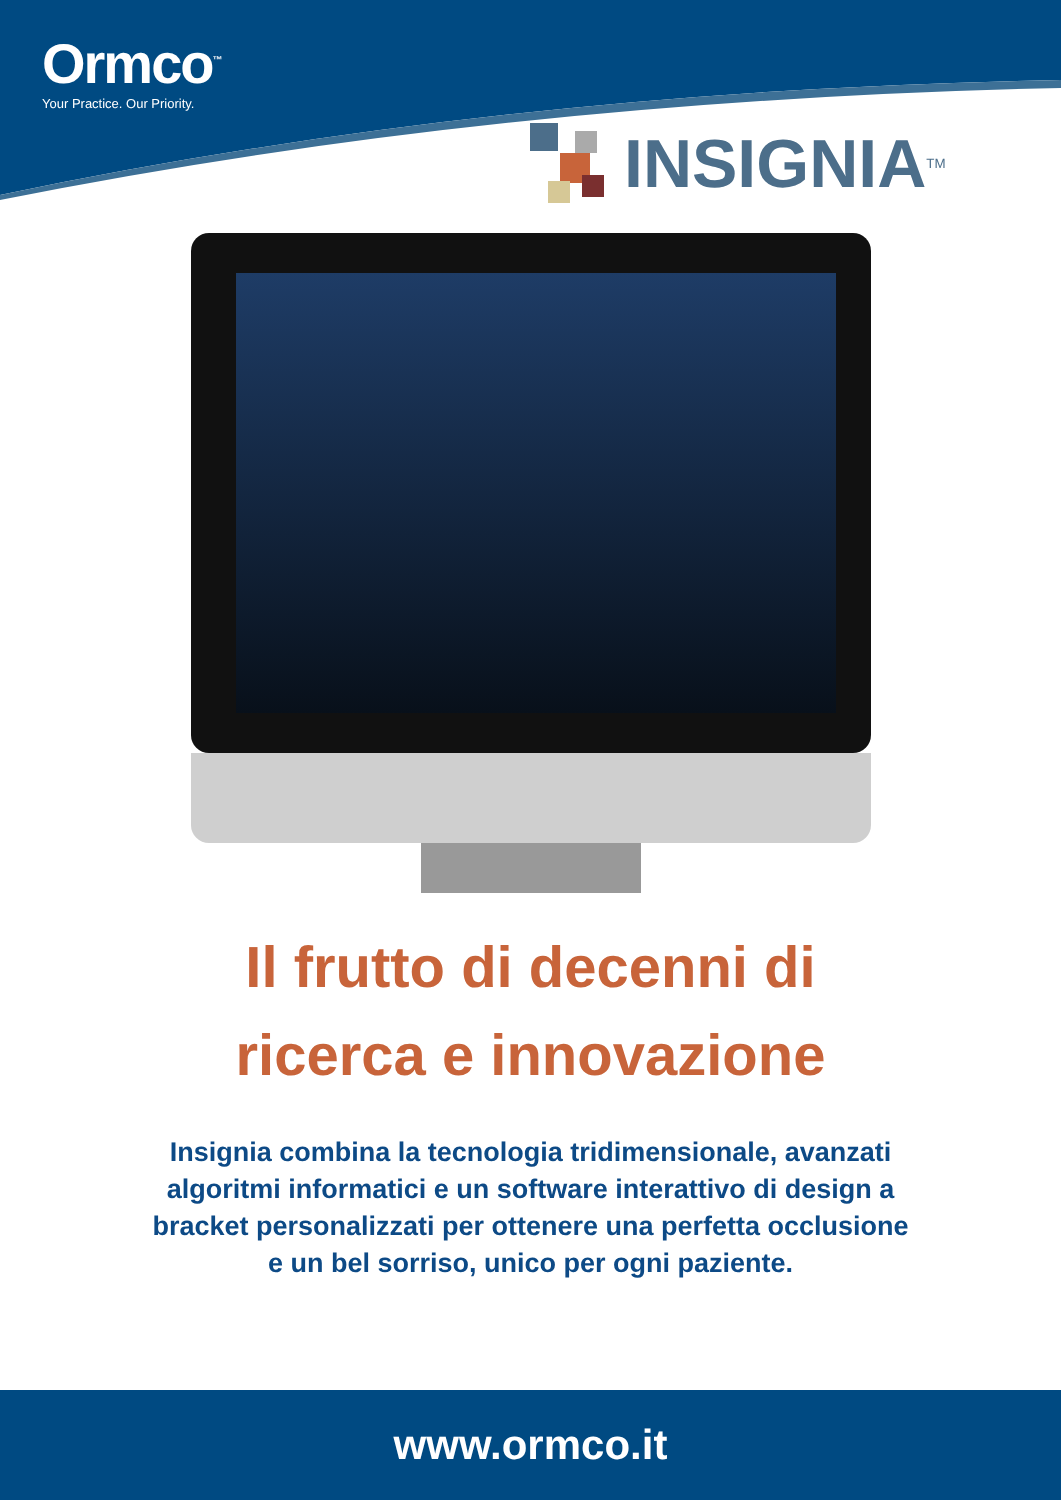Ormco<sup>™</sup>
Your Practice. Our Priority.
INSIGNIA<sup>TM</sup>
Il frutto di decenni di
ricerca e innovazione
Insignia combina la tecnologia tridimensionale, avanzati algoritmi informatici e un software interattivo di design a bracket personalizzati per ottenere una perfetta occlusione e un bel sorriso, unico per ogni paziente.
www.ormco.it